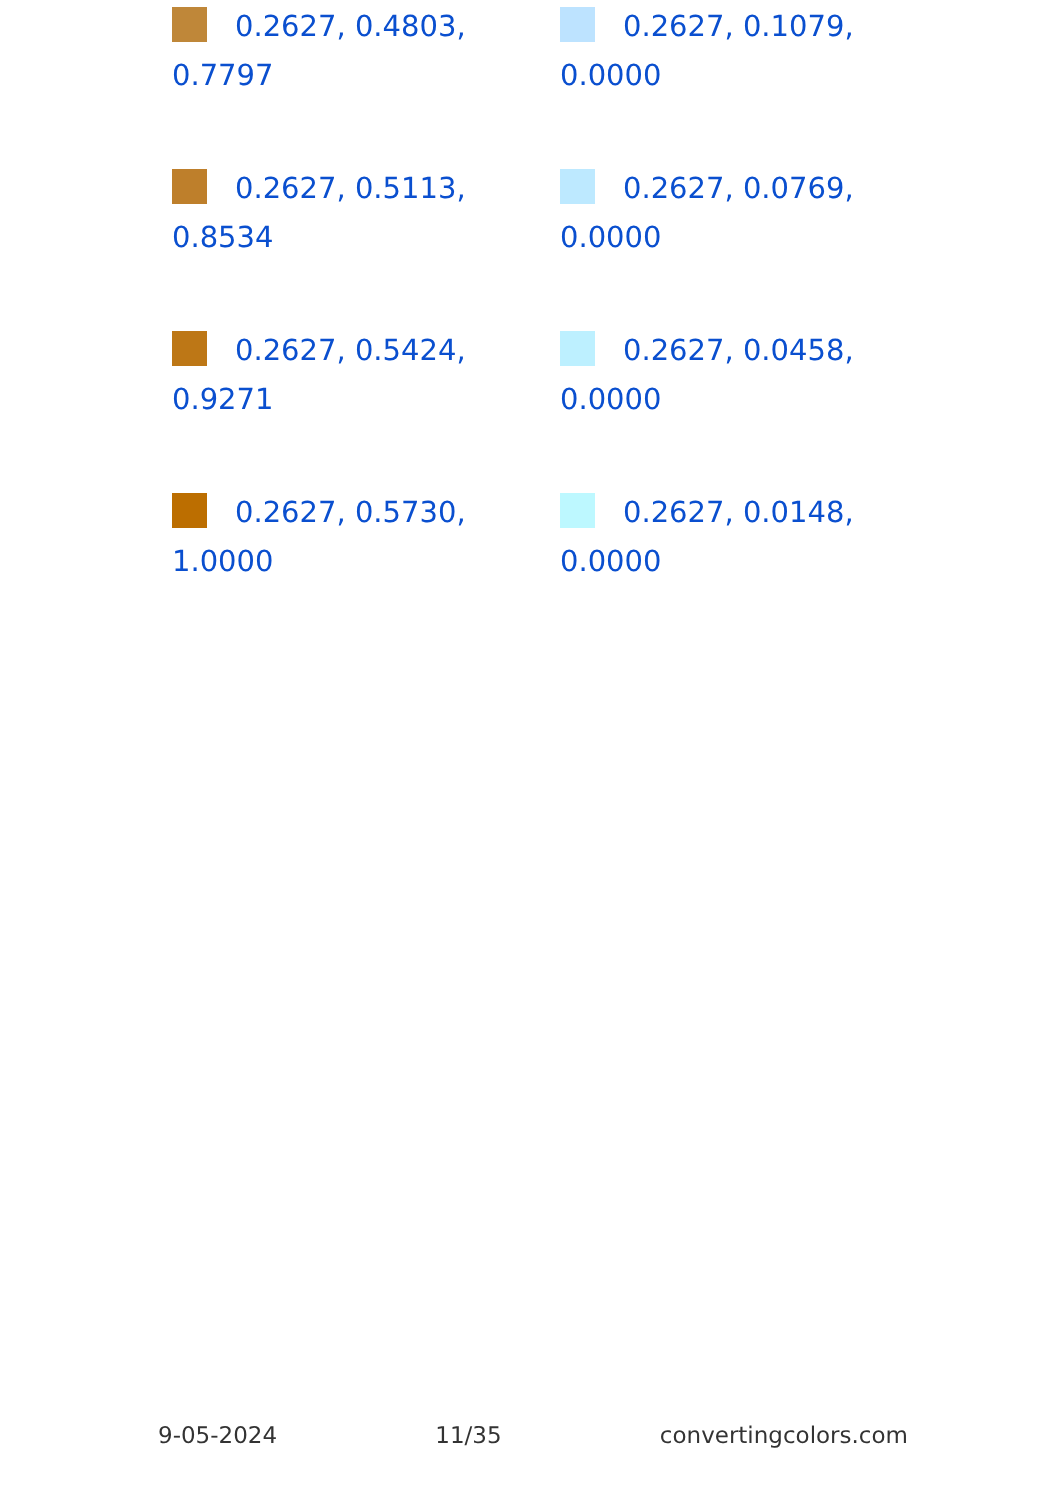0.2627, 0.4803, 0.7797
0.2627, 0.1079, 0.0000
0.2627, 0.5113, 0.8534
0.2627, 0.0769, 0.0000
0.2627, 0.5424, 0.9271
0.2627, 0.0458, 0.0000
0.2627, 0.5730, 1.0000
0.2627, 0.0148, 0.0000
9-05-2024 11/35 convertingcolors.com